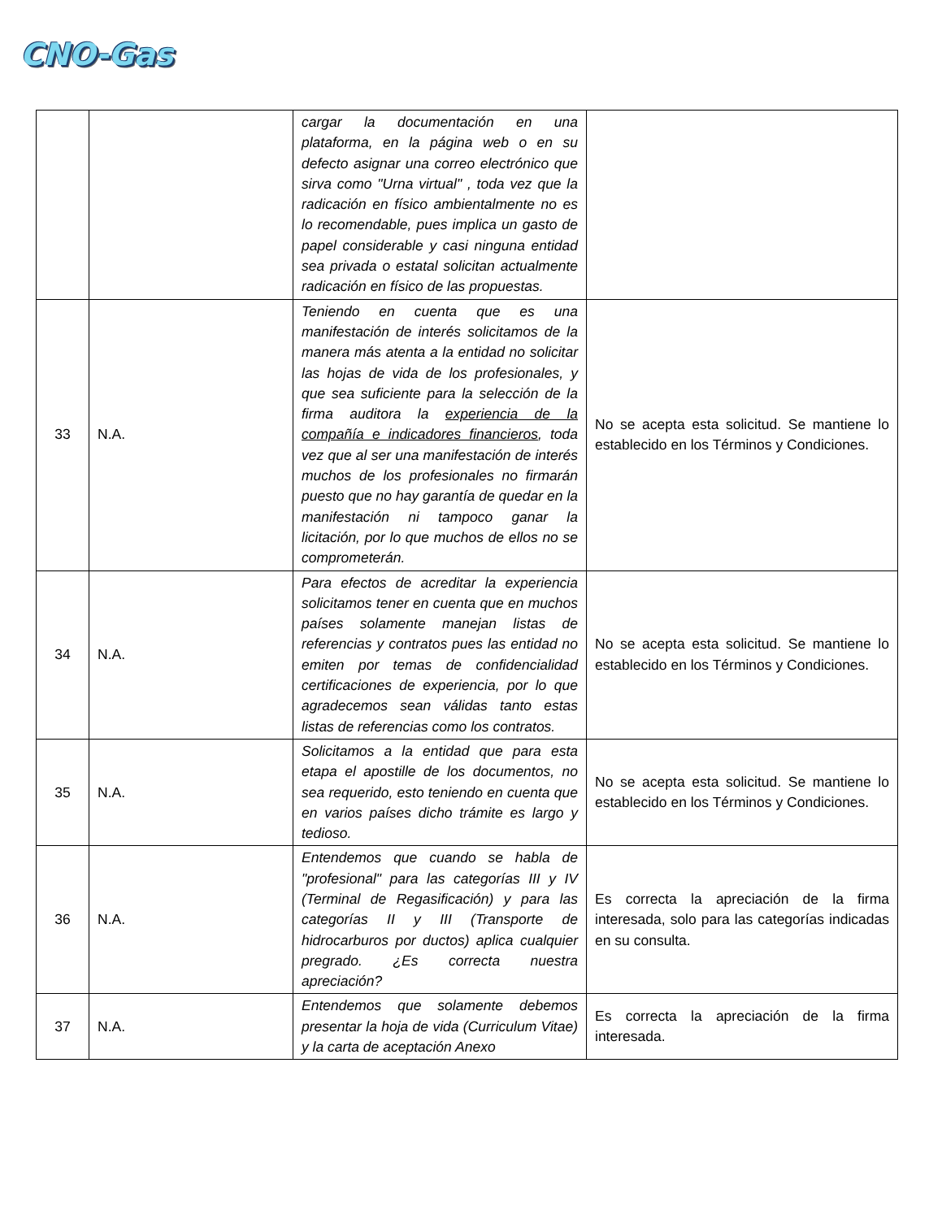CNO-Gas
| | | cargar la documentación en una plataforma, en la página web o en su defecto asignar una correo electrónico que sirva como "Urna virtual" , toda vez que la radicación en físico ambientalmente no es lo recomendable, pues implica un gasto de papel considerable y casi ninguna entidad sea privada o estatal solicitan actualmente radicación en físico de las propuestas. | |
| 33 | N.A. | Teniendo en cuenta que es una manifestación de interés solicitamos de la manera más atenta a la entidad no solicitar las hojas de vida de los profesionales, y que sea suficiente para la selección de la firma auditora la experiencia de la compañía e indicadores financieros , toda vez que al ser una manifestación de interés muchos de los profesionales no firmarán puesto que no hay garantía de quedar en la manifestación ni tampoco ganar la licitación, por lo que muchos de ellos no se comprometerán. | No se acepta esta solicitud. Se mantiene lo establecido en los Términos y Condiciones. |
| 34 | N.A. | Para efectos de acreditar la experiencia solicitamos tener en cuenta que en muchos países solamente manejan listas de referencias y contratos pues las entidad no emiten por temas de confidencialidad certificaciones de experiencia, por lo que agradecemos sean válidas tanto estas listas de referencias como los contratos. | No se acepta esta solicitud. Se mantiene lo establecido en los Términos y Condiciones. |
| 35 | N.A. | Solicitamos a la entidad que para esta etapa el apostille de los documentos, no sea requerido, esto teniendo en cuenta que en varios países dicho trámite es largo y tedioso. | No se acepta esta solicitud. Se mantiene lo establecido en los Términos y Condiciones. |
| 36 | N.A. | Entendemos que cuando se habla de "profesional" para las categorías III y IV (Terminal de Regasificación) y para las categorías II y III (Transporte de hidrocarburos por ductos) aplica cualquier pregrado. ¿Es correcta nuestra apreciación? | Es correcta la apreciación de la firma interesada, solo para las categorías indicadas en su consulta. |
| 37 | N.A. | Entendemos que solamente debemos presentar la hoja de vida (Curriculum Vitae) y la carta de aceptación Anexo | Es correcta la apreciación de la firma interesada. |